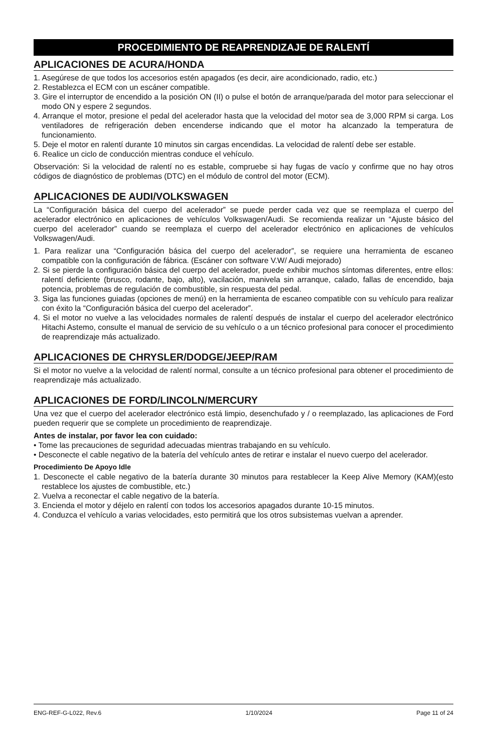PROCEDIMIENTO DE REAPRENDIZAJE DE RALENTÍ
APLICACIONES DE ACURA/HONDA
1. Asegúrese de que todos los accesorios estén apagados (es decir, aire acondicionado, radio, etc.)
2. Restablezca el ECM con un escáner compatible.
3. Gire el interruptor de encendido a la posición ON (II) o pulse el botón de arranque/parada del motor para seleccionar el modo ON y espere 2 segundos.
4. Arranque el motor, presione el pedal del acelerador hasta que la velocidad del motor sea de 3,000 RPM si carga. Los ventiladores de refrigeración deben encenderse indicando que el motor ha alcanzado la temperatura de funcionamiento.
5. Deje el motor en ralentí durante 10 minutos sin cargas encendidas. La velocidad de ralentí debe ser estable.
6. Realice un ciclo de conducción mientras conduce el vehículo.
Observación: Si la velocidad de ralentí no es estable, compruebe si hay fugas de vacío y confirme que no hay otros códigos de diagnóstico de problemas (DTC) en el módulo de control del motor (ECM).
APLICACIONES DE AUDI/VOLKSWAGEN
La “Configuración básica del cuerpo del acelerador” se puede perder cada vez que se reemplaza el cuerpo del acelerador electrónico en aplicaciones de vehículos Volkswagen/Audi. Se recomienda realizar un “Ajuste básico del cuerpo del acelerador” cuando se reemplaza el cuerpo del acelerador electrónico en aplicaciones de vehículos Volkswagen/Audi.
1. Para realizar una “Configuración básica del cuerpo del acelerador”, se requiere una herramienta de escaneo compatible con la configuración de fábrica. (Escáner con software V.W/ Audi mejorado)
2. Si se pierde la configuración básica del cuerpo del acelerador, puede exhibir muchos síntomas diferentes, entre ellos: ralentí deficiente (brusco, rodante, bajo, alto), vacilación, manivela sin arranque, calado, fallas de encendido, baja potencia, problemas de regulación de combustible, sin respuesta del pedal.
3. Siga las funciones guiadas (opciones de menú) en la herramienta de escaneo compatible con su vehículo para realizar con éxito la “Configuración básica del cuerpo del acelerador”.
4. Si el motor no vuelve a las velocidades normales de ralentí después de instalar el cuerpo del acelerador electrónico Hitachi Astemo, consulte el manual de servicio de su vehículo o a un técnico profesional para conocer el procedimiento de reaprendizaje más actualizado.
APLICACIONES DE CHRYSLER/DODGE/JEEP/RAM
Si el motor no vuelve a la velocidad de ralentí normal, consulte a un técnico profesional para obtener el procedimiento de reaprendizaje más actualizado.
APLICACIONES DE FORD/LINCOLN/MERCURY
Una vez que el cuerpo del acelerador electrónico está limpio, desenchufado y / o reemplazado, las aplicaciones de Ford pueden requerir que se complete un procedimiento de reaprendizaje.
Antes de instalar, por favor lea con cuidado:
• Tome las precauciones de seguridad adecuadas mientras trabajando en su vehículo.
• Desconecte el cable negativo de la batería del vehículo antes de retirar e instalar el nuevo cuerpo del acelerador.
Procedimiento De Apoyo Idle
1. Desconecte el cable negativo de la batería durante 30 minutos para restablecer la Keep Alive Memory (KAM)(esto restablece los ajustes de combustible, etc.)
2. Vuelva a reconectar el cable negativo de la batería.
3. Encienda el motor y déjelo en ralentí con todos los accesorios apagados durante 10-15 minutos.
4. Conduzca el vehículo a varias velocidades, esto permitirá que los otros subsistemas vuelvan a aprender.
ENG-REF-G-L022, Rev.6 1/10/2024 Page 11 of 24